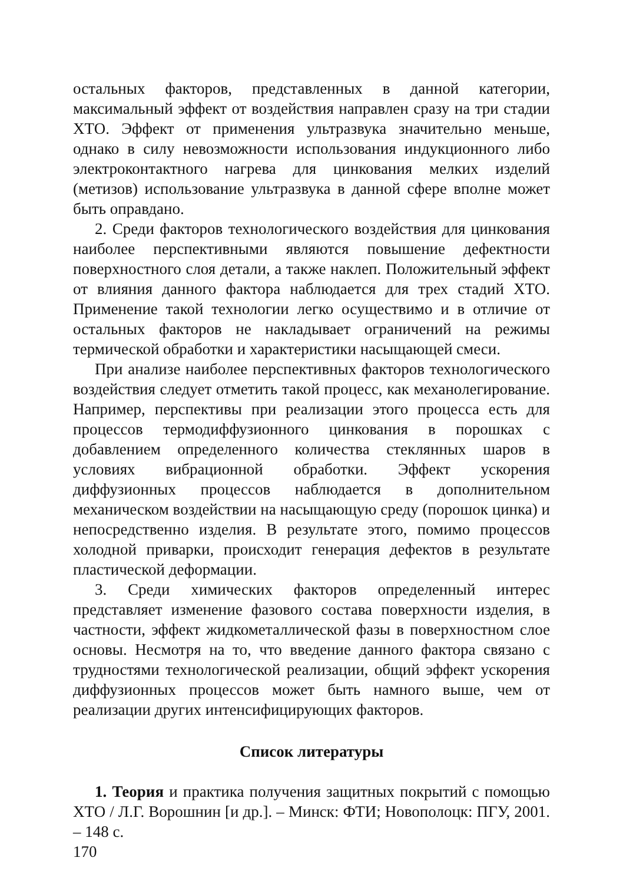остальных факторов, представленных в данной категории, максимальный эффект от воздействия направлен сразу на три стадии ХТО. Эффект от применения ультразвука значительно меньше, однако в силу невозможности использования индукционного либо электроконтактного нагрева для цинкования мелких изделий (метизов) использование ультразвука в данной сфере вполне может быть оправдано.
2. Среди факторов технологического воздействия для цинкования наиболее перспективными являются повышение дефектности поверхностного слоя детали, а также наклеп. Положительный эффект от влияния данного фактора наблюдается для трех стадий ХТО. Применение такой технологии легко осуществимо и в отличие от остальных факторов не накладывает ограничений на режимы термической обработки и характеристики насыщающей смеси.
При анализе наиболее перспективных факторов технологического воздействия следует отметить такой процесс, как механолегирование. Например, перспективы при реализации этого процесса есть для процессов термодиффузионного цинкования в порошках с добавлением определенного количества стеклянных шаров в условиях вибрационной обработки. Эффект ускорения диффузионных процессов наблюдается в дополнительном механическом воздействии на насыщающую среду (порошок цинка) и непосредственно изделия. В результате этого, помимо процессов холодной приварки, происходит генерация дефектов в результате пластической деформации.
3. Среди химических факторов определенный интерес представляет изменение фазового состава поверхности изделия, в частности, эффект жидкометаллической фазы в поверхностном слое основы. Несмотря на то, что введение данного фактора связано с трудностями технологической реализации, общий эффект ускорения диффузионных процессов может быть намного выше, чем от реализации других интенсифицирующих факторов.
Список литературы
1. Теория и практика получения защитных покрытий с помощью ХТО / Л.Г. Ворошнин [и др.]. – Минск: ФТИ; Новополоцк: ПГУ, 2001. – 148 с.
170